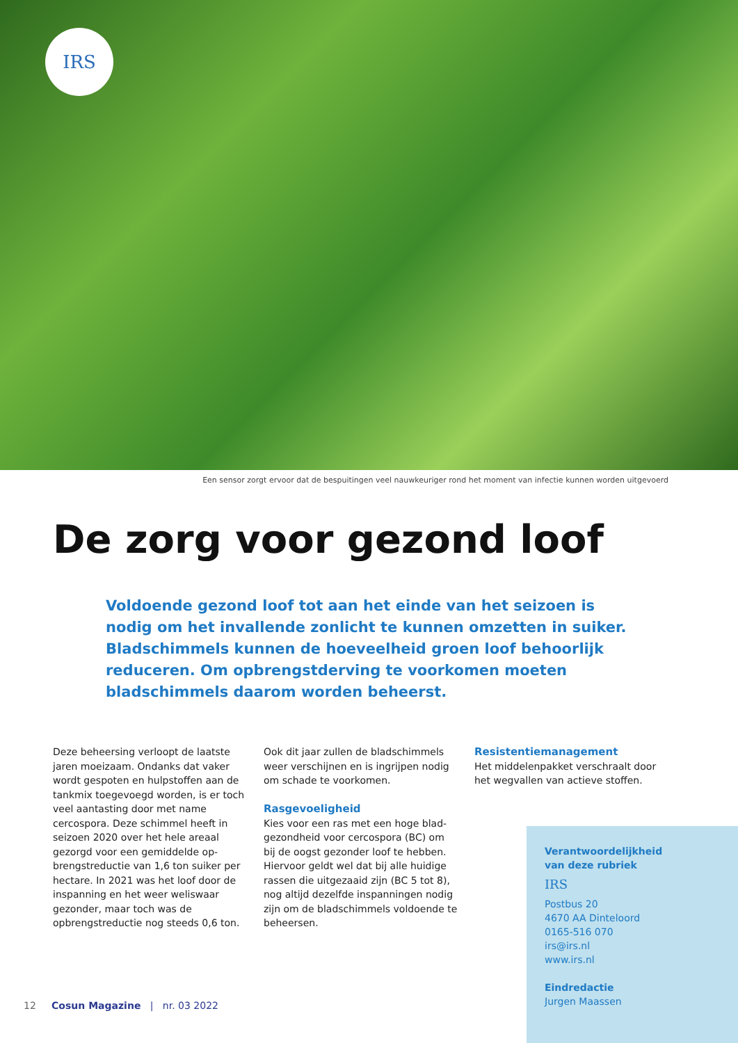IRS
Een sensor zorgt ervoor dat de bespuitingen veel nauwkeuriger rond het moment van infectie kunnen worden uitgevoerd
De zorg voor gezond loof
Voldoende gezond loof tot aan het einde van het seizoen is nodig om het invallende zonlicht te kunnen omzetten in suiker. Bladschimmels kunnen de hoeveelheid groen loof behoorlijk reduceren. Om opbrengstderving te voorkomen moeten bladschimmels daarom worden beheerst.
Deze beheersing verloopt de laatste jaren moeizaam. Ondanks dat vaker wordt gespoten en hulpstoffen aan de tankmix toegevoegd worden, is er toch veel aantasting door met name cercospora. Deze schimmel heeft in seizoen 2020 over het hele areaal gezorgd voor een gemiddelde op­brengstreductie van 1,6 ton suiker per hectare. In 2021 was het loof door de inspanning en het weer welis­waar gezonder, maar toch was de opbrengstreductie nog steeds 0,6 ton.
Ook dit jaar zullen de bladschimmels weer verschijnen en is ingrijpen nodig om schade te voorkomen.
Rasgevoeligheid
Kies voor een ras met een hoge blad­gezondheid voor cercospora (BC) om bij de oogst gezonder loof te hebben. Hiervoor geldt wel dat bij alle huidige rassen die uitgezaaid zijn (BC 5 tot 8), nog altijd dezelfde inspanningen nodig zijn om de bladschimmels voldoende te beheersen.
Resistentiemanagement
Het middelenpakket verschraalt door het wegvallen van actieve stoffen.
Verantwoordelijkheid
van deze rubriek
IRS
Postbus 20
4670 AA Dinteloord
0165-516 070
irs@irs.nl
www.irs.nl
Eindredactie
Jurgen Maassen
12 Cosun Magazine | nr. 03 2022